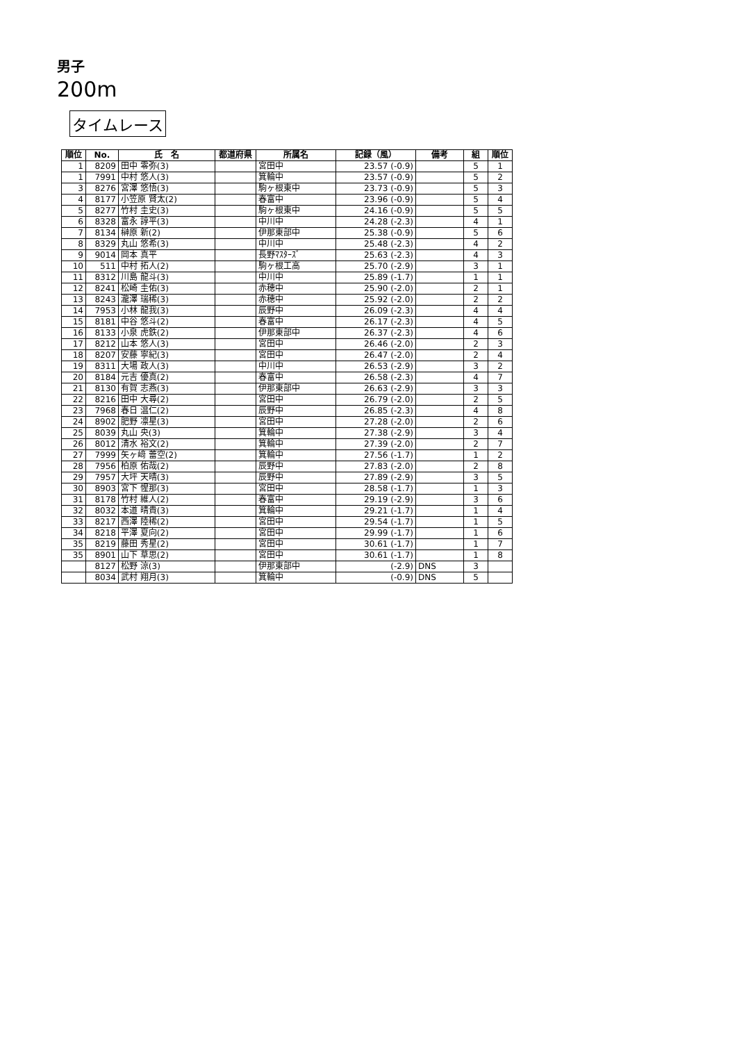男子
200m
タイムレース
| 順位 | No. | 氏 名 | 都道府県 | 所属名 | 記録（風） | 備考 | 組 | 順位 |
| --- | --- | --- | --- | --- | --- | --- | --- | --- |
| 1 | 8209 | 田中 零弥(3) | | 宮田中 | 23.57 (-0.9) | | 5 | 1 |
| 1 | 7991 | 中村 悠人(3) | | 箕輪中 | 23.57 (-0.9) | | 5 | 2 |
| 3 | 8276 | 宮澤 悠悟(3) | | 駒ヶ根東中 | 23.73 (-0.9) | | 5 | 3 |
| 4 | 8177 | 小笠原 賢太(2) | | 春富中 | 23.96 (-0.9) | | 5 | 4 |
| 5 | 8277 | 竹村 圭史(3) | | 駒ヶ根東中 | 24.16 (-0.9) | | 5 | 5 |
| 6 | 8328 | 富永 諄平(3) | | 中川中 | 24.28 (-2.3) | | 4 | 1 |
| 7 | 8134 | 榊原 新(2) | | 伊那東部中 | 25.38 (-0.9) | | 5 | 6 |
| 8 | 8329 | 丸山 悠希(3) | | 中川中 | 25.48 (-2.3) | | 4 | 2 |
| 9 | 9014 | 岡本 真平 | | 長野ﾏｽﾀｰｽﾞ | 25.63 (-2.3) | | 4 | 3 |
| 10 | 511 | 中村 拓人(2) | | 駒ヶ根工高 | 25.70 (-2.9) | | 3 | 1 |
| 11 | 8312 | 川島 龍斗(3) | | 中川中 | 25.89 (-1.7) | | 1 | 1 |
| 12 | 8241 | 松崎 圭佑(3) | | 赤穂中 | 25.90 (-2.0) | | 2 | 1 |
| 13 | 8243 | 瀧澤 瑞稀(3) | | 赤穂中 | 25.92 (-2.0) | | 2 | 2 |
| 14 | 7953 | 小林 龍我(3) | | 辰野中 | 26.09 (-2.3) | | 4 | 4 |
| 15 | 8181 | 中谷 悠斗(2) | | 春富中 | 26.17 (-2.3) | | 4 | 5 |
| 16 | 8133 | 小泉 虎鉄(2) | | 伊那東部中 | 26.37 (-2.3) | | 4 | 6 |
| 17 | 8212 | 山本 悠人(3) | | 宮田中 | 26.46 (-2.0) | | 2 | 3 |
| 18 | 8207 | 安藤 寧紀(3) | | 宮田中 | 26.47 (-2.0) | | 2 | 4 |
| 19 | 8311 | 大場 政人(3) | | 中川中 | 26.53 (-2.9) | | 3 | 2 |
| 20 | 8184 | 元吉 優真(2) | | 春富中 | 26.58 (-2.3) | | 4 | 7 |
| 21 | 8130 | 有賀 志燕(3) | | 伊那東部中 | 26.63 (-2.9) | | 3 | 3 |
| 22 | 8216 | 田中 大尋(2) | | 宮田中 | 26.79 (-2.0) | | 2 | 5 |
| 23 | 7968 | 春日 温仁(2) | | 辰野中 | 26.85 (-2.3) | | 4 | 8 |
| 24 | 8902 | 肥野 凛星(3) | | 宮田中 | 27.28 (-2.0) | | 2 | 6 |
| 25 | 8039 | 丸山 央(3) | | 箕輪中 | 27.38 (-2.9) | | 3 | 4 |
| 26 | 8012 | 清水 裕文(2) | | 箕輪中 | 27.39 (-2.0) | | 2 | 7 |
| 27 | 7999 | 矢ヶ﨑 蕾空(2) | | 箕輪中 | 27.56 (-1.7) | | 1 | 2 |
| 28 | 7956 | 柏原 佑哉(2) | | 辰野中 | 27.83 (-2.0) | | 2 | 8 |
| 29 | 7957 | 大坪 天晴(3) | | 辰野中 | 27.89 (-2.9) | | 3 | 5 |
| 30 | 8903 | 宮下 惺那(3) | | 宮田中 | 28.58 (-1.7) | | 1 | 3 |
| 31 | 8178 | 竹村 維人(2) | | 春富中 | 29.19 (-2.9) | | 3 | 6 |
| 32 | 8032 | 本道 晴貴(3) | | 箕輪中 | 29.21 (-1.7) | | 1 | 4 |
| 33 | 8217 | 西澤 陸稀(2) | | 宮田中 | 29.54 (-1.7) | | 1 | 5 |
| 34 | 8218 | 平澤 夏向(2) | | 宮田中 | 29.99 (-1.7) | | 1 | 6 |
| 35 | 8219 | 藤田 秀星(2) | | 宮田中 | 30.61 (-1.7) | | 1 | 7 |
| 35 | 8901 | 山下 草思(2) | | 宮田中 | 30.61 (-1.7) | | 1 | 8 |
| | 8127 | 松野 涼(3) | | 伊那東部中 | (-2.9) | DNS | 3 | |
| | 8034 | 武村 翔月(3) | | 箕輪中 | (-0.9) | DNS | 5 | |